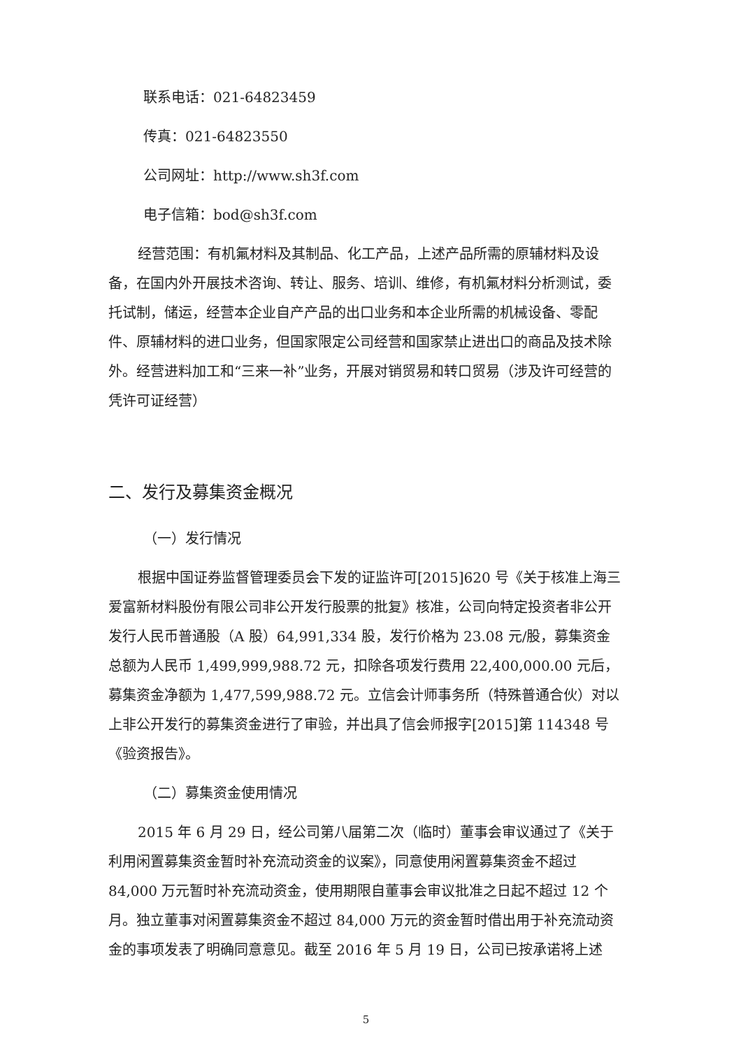联系电话：021-64823459
传真：021-64823550
公司网址：http://www.sh3f.com
电子信箱：bod@sh3f.com
经营范围：有机氟材料及其制品、化工产品，上述产品所需的原辅材料及设备，在国内外开展技术咨询、转让、服务、培训、维修，有机氟材料分析测试，委托试制，储运，经营本企业自产产品的出口业务和本企业所需的机械设备、零配件、原辅材料的进口业务，但国家限定公司经营和国家禁止进出口的商品及技术除外。经营进料加工和“三来一补”业务，开展对销贸易和转口贸易（涉及许可经营的凭许可证经营）
二、发行及募集资金概况
（一）发行情况
根据中国证券监督管理委员会下发的证监许可[2015]620 号《关于核准上海三爱富新材料股份有限公司非公开发行股票的批复》核准，公司向特定投资者非公开发行人民币普通股（A 股）64,991,334 股，发行价格为 23.08 元/股，募集资金总额为人民币 1,499,999,988.72 元，扣除各项发行费用 22,400,000.00 元后，募集资金净额为 1,477,599,988.72 元。立信会计师事务所（特殊普通合伙）对以上非公开发行的募集资金进行了审验，并出具了信会师报字[2015]第 114348 号《验资报告》。
（二）募集资金使用情况
2015 年 6 月 29 日，经公司第八届第二次（临时）董事会审议通过了《关于利用闲置募集资金暂时补充流动资金的议案》，同意使用闲置募集资金不超过 84,000 万元暂时补充流动资金，使用期限自董事会审议批准之日起不超过 12 个月。独立董事对闲置募集资金不超过 84,000 万元的资金暂时借出用于补充流动资金的事项发表了明确同意意见。截至 2016 年 5 月 19 日，公司已按承诺将上述
5